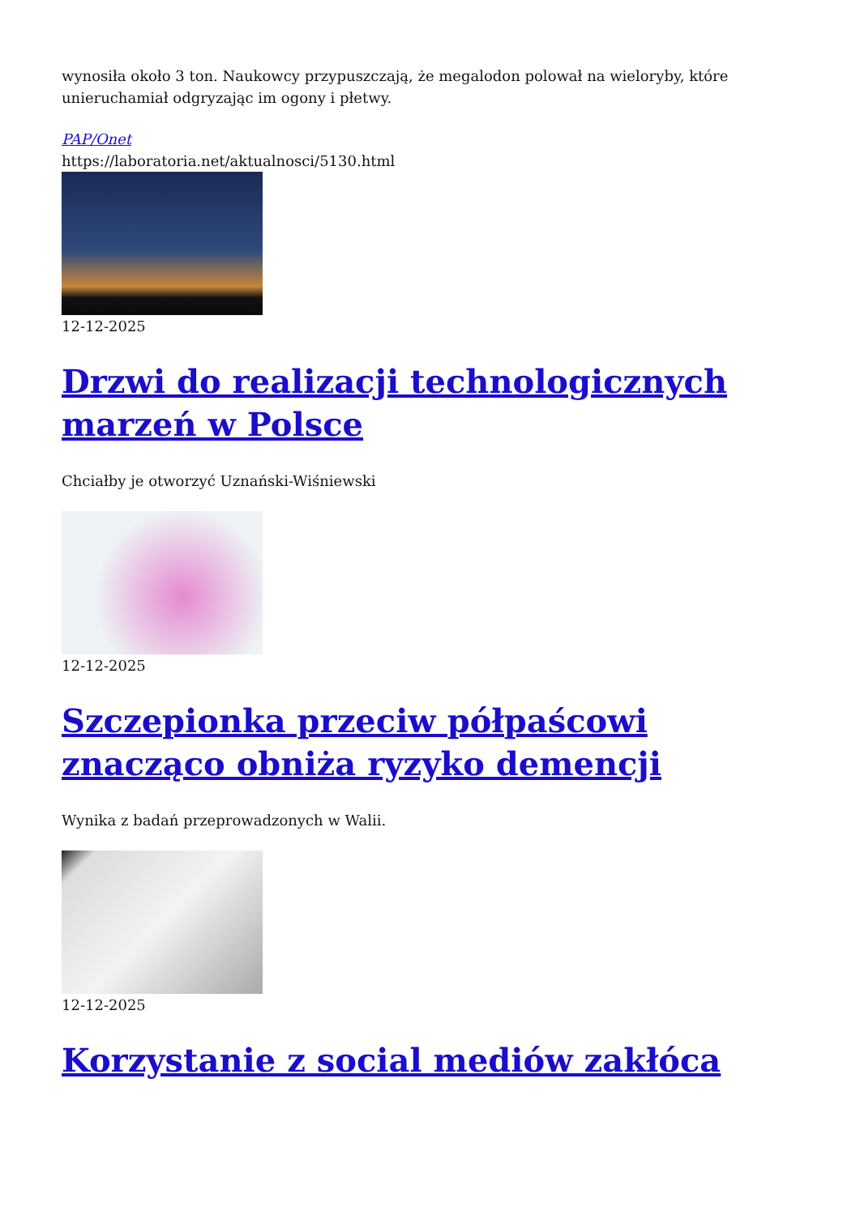wynosiła około 3 ton. Naukowcy przypuszczają, że megalodon polował na wieloryby, które unieruchamiał odgryzając im ogony i płetwy.
PAP/Onet
https://laboratoria.net/aktualnosci/5130.html
12-12-2025
Drzwi do realizacji technologicznych marzeń w Polsce
Chciałby je otworzyć Uznański-Wiśniewski
12-12-2025
Szczepionka przeciw półpaścowi znacząco obniża ryzyko demencji
Wynika z badań przeprowadzonych w Walii.
12-12-2025
Korzystanie z social mediów zakłóca